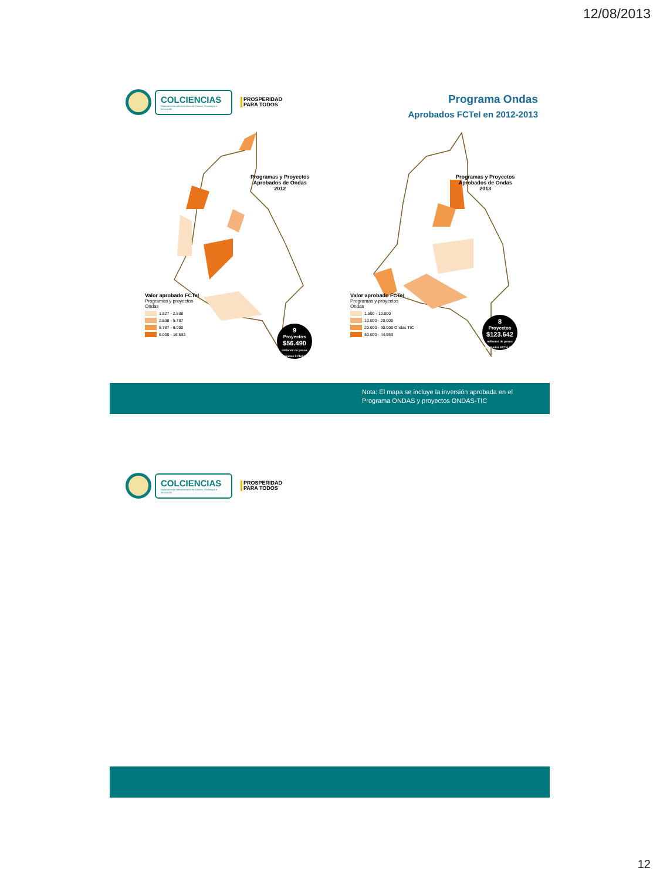12/08/2013
COLCIENCIAS
Departamento Administrativo de Ciencia, Tecnología e Innovación
PROSPERIDAD
PARA TODOS
Programa Ondas
Aprobados FCTeI en 2012-2013
Programas y Proyectos
Aprobados de Ondas
2012
Valor aprobado FCTeI
Programas y proyectos
Ondas
1.827 - 2.538
2.538 - 5.787
5.787 - 6.000
6.000 - 16.533
9
Proyectos
$56.490
millones de pesos aprobados FCTeI 2012
Programas y Proyectos
Aprobados de Ondas
2013
Valor aprobado FCTeI
Programas y proyectos
Ondas
1.500 - 10.000
10.000 - 20.000
20.000 - 30.000 Ondas TIC
30.000 - 44.953
8
Proyectos
$123.642
millones de pesos aprobados FCTeI 2013
Nota: El mapa se incluye la inversión aprobada en el
Programa ONDAS y proyectos ONDAS-TIC
COLCIENCIAS
Departamento Administrativo de Ciencia, Tecnología e Innovación
PROSPERIDAD
PARA TODOS
12